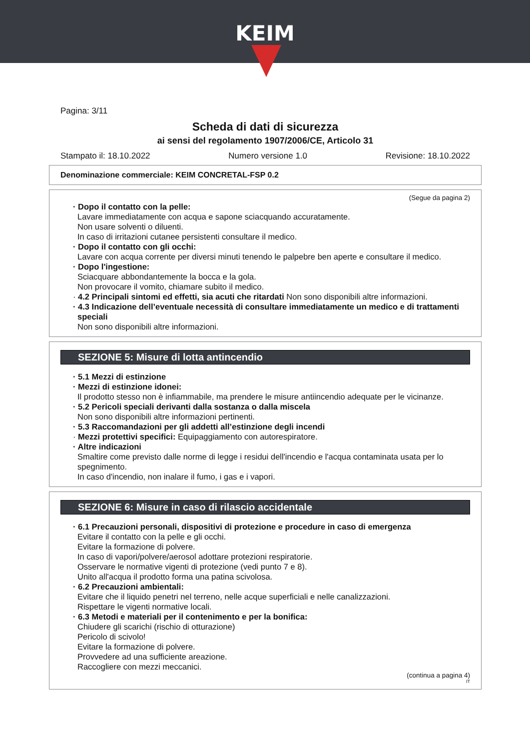KEIM
Pagina: 3/11
Scheda di dati di sicurezza
ai sensi del regolamento 1907/2006/CE, Articolo 31
Stampato il: 18.10.2022 Numero versione 1.0 Revisione: 18.10.2022
Denominazione commerciale: KEIM CONCRETAL-FSP 0.2
(Segue da pagina 2)
· Dopo il contatto con la pelle:
Lavare immediatamente con acqua e sapone sciacquando accuratamente.
Non usare solventi o diluenti.
In caso di irritazioni cutanee persistenti consultare il medico.
· Dopo il contatto con gli occhi:
Lavare con acqua corrente per diversi minuti tenendo le palpebre ben aperte e consultare il medico.
· Dopo l'ingestione:
Sciacquare abbondantemente la bocca e la gola.
Non provocare il vomito, chiamare subito il medico.
· 4.2 Principali sintomi ed effetti, sia acuti che ritardati Non sono disponibili altre informazioni.
· 4.3 Indicazione dell’eventuale necessità di consultare immediatamente un medico e di trattamenti speciali
Non sono disponibili altre informazioni.
SEZIONE 5: Misure di lotta antincendio
· 5.1 Mezzi di estinzione
· Mezzi di estinzione idonei:
Il prodotto stesso non è infiammabile, ma prendere le misure antiincendio adequate per le vicinanze.
· 5.2 Pericoli speciali derivanti dalla sostanza o dalla miscela
Non sono disponibili altre informazioni pertinenti.
· 5.3 Raccomandazioni per gli addetti all’estinzione degli incendi
· Mezzi protettivi specifici: Equipaggiamento con autorespiratore.
· Altre indicazioni
Smaltire come previsto dalle norme di legge i residui dell'incendio e l'acqua contaminata usata per lo spegnimento.
In caso d'incendio, non inalare il fumo, i gas e i vapori.
SEZIONE 6: Misure in caso di rilascio accidentale
· 6.1 Precauzioni personali, dispositivi di protezione e procedure in caso di emergenza
Evitare il contatto con la pelle e gli occhi.
Evitare la formazione di polvere.
In caso di vapori/polvere/aerosol adottare protezioni respiratorie.
Osservare le normative vigenti di protezione (vedi punto 7 e 8).
Unito all'acqua il prodotto forma una patina scivolosa.
· 6.2 Precauzioni ambientali:
Evitare che il liquido penetri nel terreno, nelle acque superficiali e nelle canalizzazioni.
Rispettare le vigenti normative locali.
· 6.3 Metodi e materiali per il contenimento e per la bonifica:
Chiudere gli scarichi (rischio di otturazione)
Pericolo di scivolo!
Evitare la formazione di polvere.
Provvedere ad una sufficiente areazione.
Raccogliere con mezzi meccanici.
(continua a pagina 4)
IT